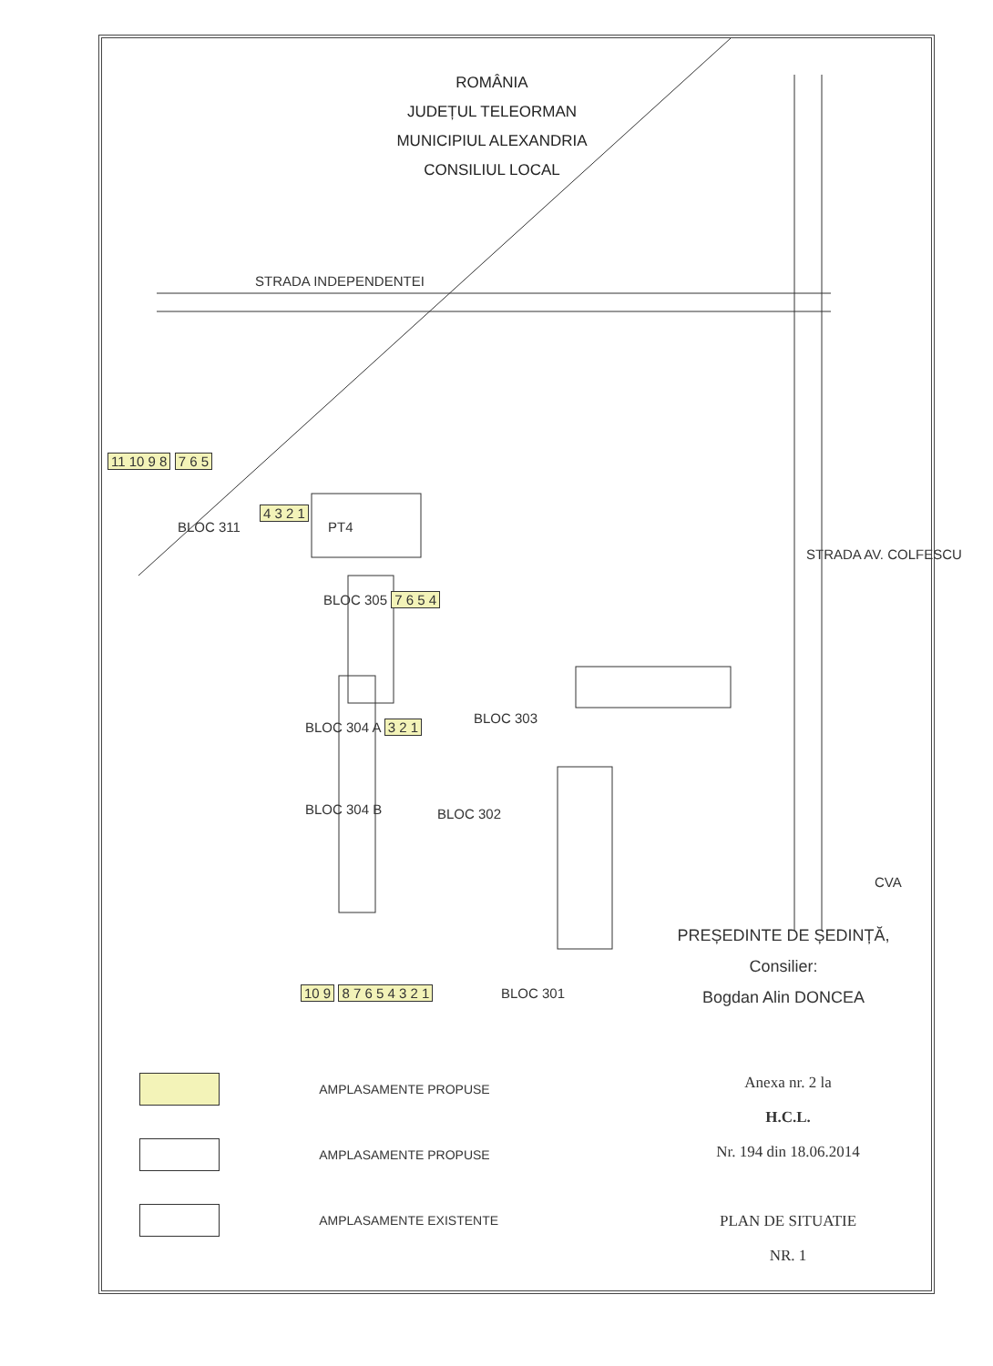ROMÂNIA
JUDEȚUL TELEORMAN
MUNICIPIUL ALEXANDRIA
CONSILIUL LOCAL
STRADA INDEPENDENTEI
11 10 9 8 7 6 5
BLOC 311
4 3 2 1
PT4
BLOC 305 7 6 5 4
BLOC 304 A 3 2 1
BLOC 304 B
BLOC 303
BLOC 302
STRADA AV. COLFESCU
CVA
10 9 8 7 6 5 4 3 2 1 BLOC 301
PREȘEDINTE DE ȘEDINȚĂ,
Consilier:
Bogdan Alin DONCEA
| | AMPLASAMENTE PROPUSE |
| | AMPLASAMENTE PROPUSE |
| | AMPLASAMENTE EXISTENTE |
Anexa nr. 2 la
H.C.L.
Nr. 194 din 18.06.2014
PLAN DE SITUATIE
NR. 1